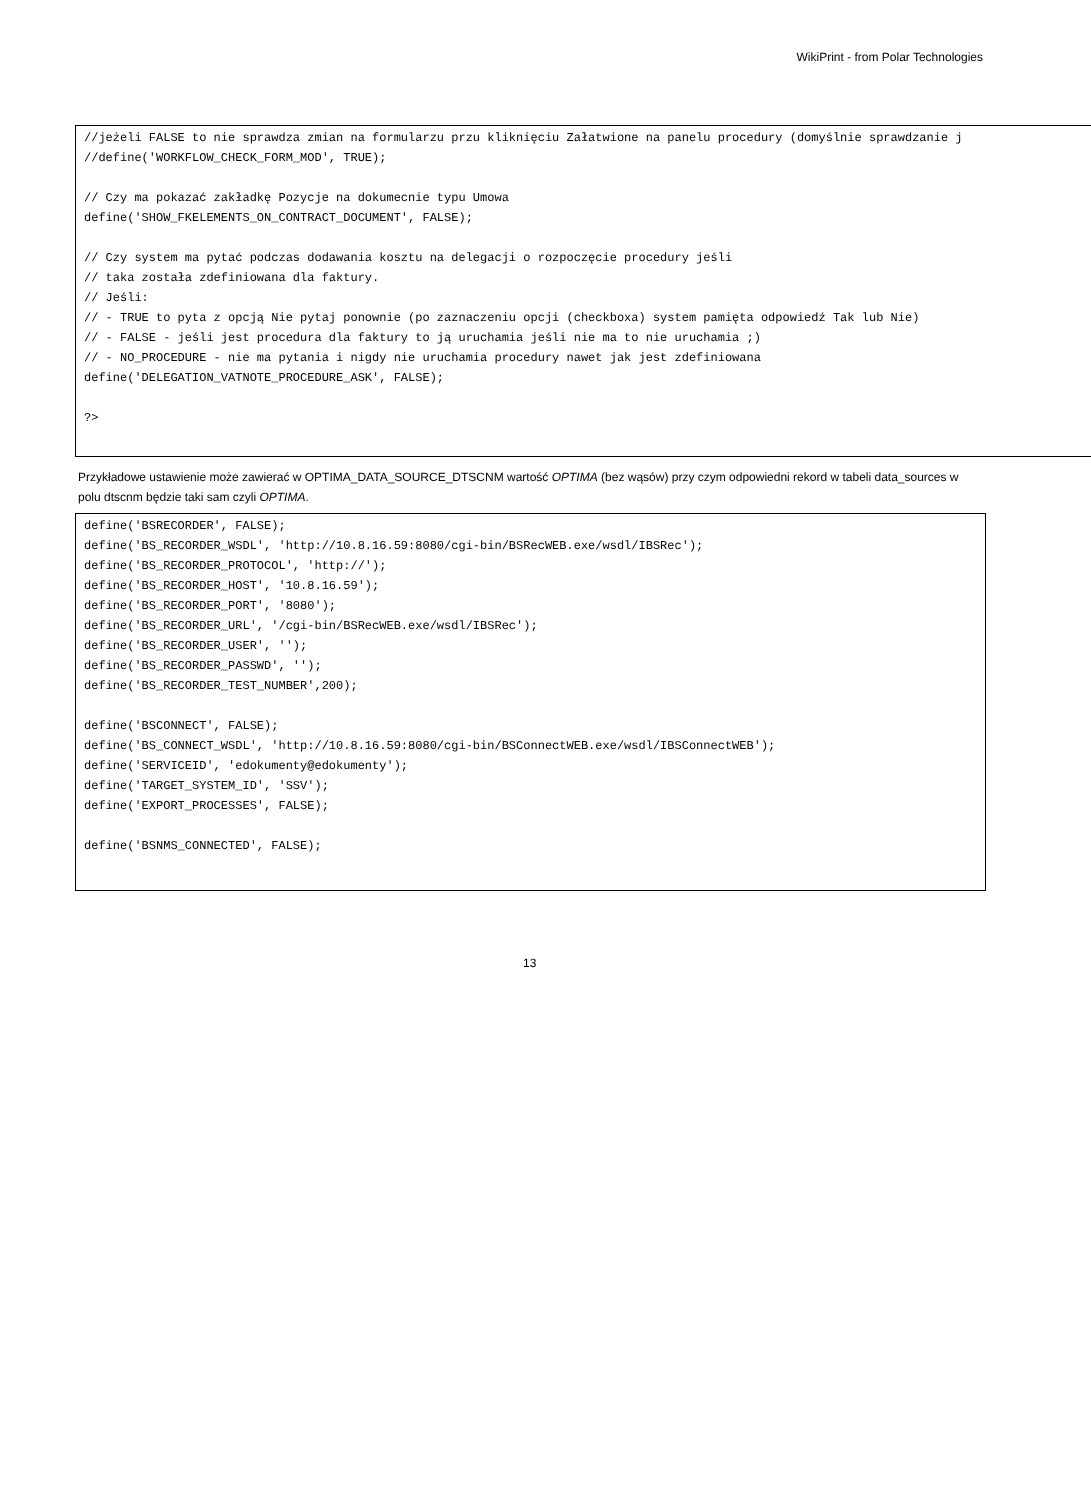WikiPrint - from Polar Technologies
//jeżeli FALSE to nie sprawdza zmian na formularzu przu kliknięciu Załatwione na panelu procedury (domyślnie sprawdzanie j
//define('WORKFLOW_CHECK_FORM_MOD', TRUE);

// Czy ma pokazać zakładkę Pozycje na dokumecnie typu Umowa
define('SHOW_FKELEMENTS_ON_CONTRACT_DOCUMENT', FALSE);

// Czy system ma pytać podczas dodawania kosztu na delegacji o rozpoczęcie procedury jeśli
// taka została zdefiniowana dla faktury.
// Jeśli:
// - TRUE to pyta z opcją Nie pytaj ponownie (po zaznaczeniu opcji (checkboxa) system pamięta odpowiedź Tak lub Nie)
// - FALSE - jeśli jest procedura dla faktury to ją uruchamia jeśli nie ma to nie uruchamia ;)
// - NO_PROCEDURE - nie ma pytania i nigdy nie uruchamia procedury nawet jak jest zdefiniowana
define('DELEGATION_VATNOTE_PROCEDURE_ASK', FALSE);

?>
Przykładowe ustawienie może zawierać w OPTIMA_DATA_SOURCE_DTSCNM wartość OPTIMA (bez wąsów) przy czym odpowiedni rekord w tabeli data_sources w polu dtscnm będzie taki sam czyli OPTIMA.
define('BSRECORDER', FALSE);
define('BS_RECORDER_WSDL', 'http://10.8.16.59:8080/cgi-bin/BSRecWEB.exe/wsdl/IBSRec');
define('BS_RECORDER_PROTOCOL', 'http://');
define('BS_RECORDER_HOST', '10.8.16.59');
define('BS_RECORDER_PORT', '8080');
define('BS_RECORDER_URL', '/cgi-bin/BSRecWEB.exe/wsdl/IBSRec');
define('BS_RECORDER_USER', '');
define('BS_RECORDER_PASSWD', '');
define('BS_RECORDER_TEST_NUMBER',200);

define('BSCONNECT', FALSE);
define('BS_CONNECT_WSDL', 'http://10.8.16.59:8080/cgi-bin/BSConnectWEB.exe/wsdl/IBSConnectWEB');
define('SERVICEID', 'edokumenty@edokumenty');
define('TARGET_SYSTEM_ID', 'SSV');
define('EXPORT_PROCESSES', FALSE);

define('BSNMS_CONNECTED', FALSE);
13